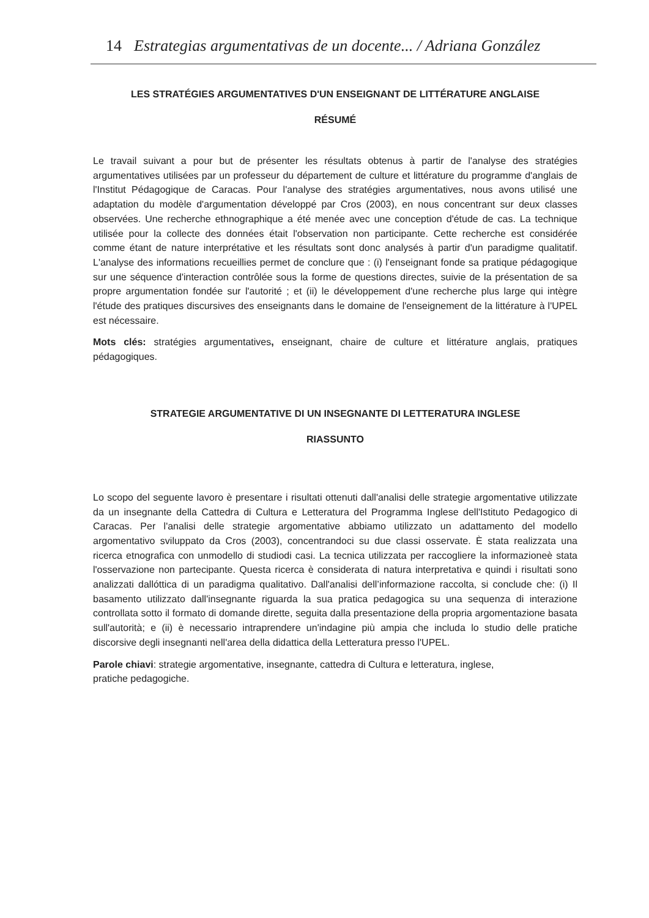14 Estrategias argumentativas de un docente... / Adriana González
LES STRATÉGIES ARGUMENTATIVES D'UN ENSEIGNANT DE LITTÉRATURE ANGLAISE
RÉSUMÉ
Le travail suivant a pour but de présenter les résultats obtenus à partir de l'analyse des stratégies argumentatives utilisées par un professeur du département de culture et littérature du programme d'anglais de l'Institut Pédagogique de Caracas. Pour l'analyse des stratégies argumentatives, nous avons utilisé une adaptation du modèle d'argumentation développé par Cros (2003), en nous concentrant sur deux classes observées. Une recherche ethnographique a été menée avec une conception d'étude de cas. La technique utilisée pour la collecte des données était l'observation non participante. Cette recherche est considérée comme étant de nature interprétative et les résultats sont donc analysés à partir d'un paradigme qualitatif. L'analyse des informations recueillies permet de conclure que : (i) l'enseignant fonde sa pratique pédagogique sur une séquence d'interaction contrôlée sous la forme de questions directes, suivie de la présentation de sa propre argumentation fondée sur l'autorité ; et (ii) le développement d'une recherche plus large qui intègre l'étude des pratiques discursives des enseignants dans le domaine de l'enseignement de la littérature à l'UPEL est nécessaire.
Mots clés: stratégies argumentatives, enseignant, chaire de culture et littérature anglais, pratiques pédagogiques.
STRATEGIE ARGUMENTATIVE DI UN INSEGNANTE DI LETTERATURA INGLESE
RIASSUNTO
Lo scopo del seguente lavoro è presentare i risultati ottenuti dall'analisi delle strategie argomentative utilizzate da un insegnante della Cattedra di Cultura e Letteratura del Programma Inglese dell'Istituto Pedagogico di Caracas. Per l'analisi delle strategie argomentative abbiamo utilizzato un adattamento del modello argomentativo sviluppato da Cros (2003), concentrandoci su due classi osservate. È stata realizzata una ricerca etnografica con unmodello di studiodi casi. La tecnica utilizzata per raccogliere la informazioneè stata l'osservazione non partecipante. Questa ricerca è considerata di natura interpretativa e quindi i risultati sono analizzati dallóttica di un paradigma qualitativo. Dall'analisi dell’informazione raccolta, si conclude che: (i) Il basamento utilizzato dall'insegnante riguarda la sua pratica pedagogica su una sequenza di interazione controllata sotto il formato di domande dirette, seguita dalla presentazione della propria argomentazione basata sull'autorità; e (ii) è necessario intraprendere un'indagine più ampia che includa lo studio delle pratiche discorsive degli insegnanti nell'area della didattica della Letteratura presso l'UPEL.
Parole chiavi: strategie argomentative, insegnante, cattedra di Cultura e letteratura, inglese,
pratiche pedagogiche.